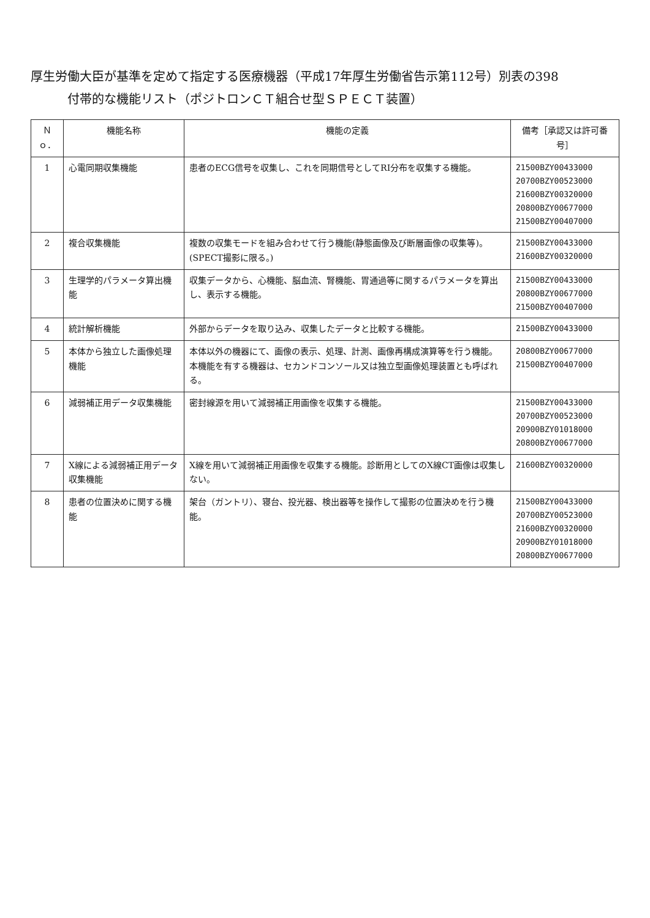厚生労働大臣が基準を定めて指定する医療機器（平成17年厚生労働省告示第112号）別表の398
付帯的な機能リスト（ポジトロンＣＴ組合せ型ＳＰＥＣＴ装置）
| Ｎｏ． | 機能名称 | 機能の定義 | 備考［承認又は許可番号］ |
| --- | --- | --- | --- |
| 1 | 心電同期収集機能 | 患者のECG信号を収集し、これを同期信号としてRI分布を収集する機能。 | 21500BZY00433000 20700BZY00523000 21600BZY00320000 20800BZY00677000 21500BZY00407000 |
| 2 | 複合収集機能 | 複数の収集モードを組み合わせて行う機能(静態画像及び断層画像の収集等)。(SPECT撮影に限る。) | 21500BZY00433000 21600BZY00320000 |
| 3 | 生理学的パラメータ算出機能 | 収集データから、心機能、脳血流、腎機能、胃通過等に関するパラメータを算出し、表示する機能。 | 21500BZY00433000 20800BZY00677000 21500BZY00407000 |
| 4 | 統計解析機能 | 外部からデータを取り込み、収集したデータと比較する機能。 | 21500BZY00433000 |
| 5 | 本体から独立した画像処理機能 | 本体以外の機器にて、画像の表示、処理、計測、画像再構成演算等を行う機能。本機能を有する機器は、セカンドコンソール又は独立型画像処理装置とも呼ばれる。 | 20800BZY00677000 21500BZY00407000 |
| 6 | 減弱補正用データ収集機能 | 密封線源を用いて減弱補正用画像を収集する機能。 | 21500BZY00433000 20700BZY00523000 20900BZY01018000 20800BZY00677000 |
| 7 | X線による減弱補正用データ収集機能 | X線を用いて減弱補正用画像を収集する機能。診断用としてのX線CT画像は収集しない。 | 21600BZY00320000 |
| 8 | 患者の位置決めに関する機能 | 架台（ガントリ）、寝台、投光器、検出器等を操作して撮影の位置決めを行う機能。 | 21500BZY00433000 20700BZY00523000 21600BZY00320000 20900BZY01018000 20800BZY00677000 |